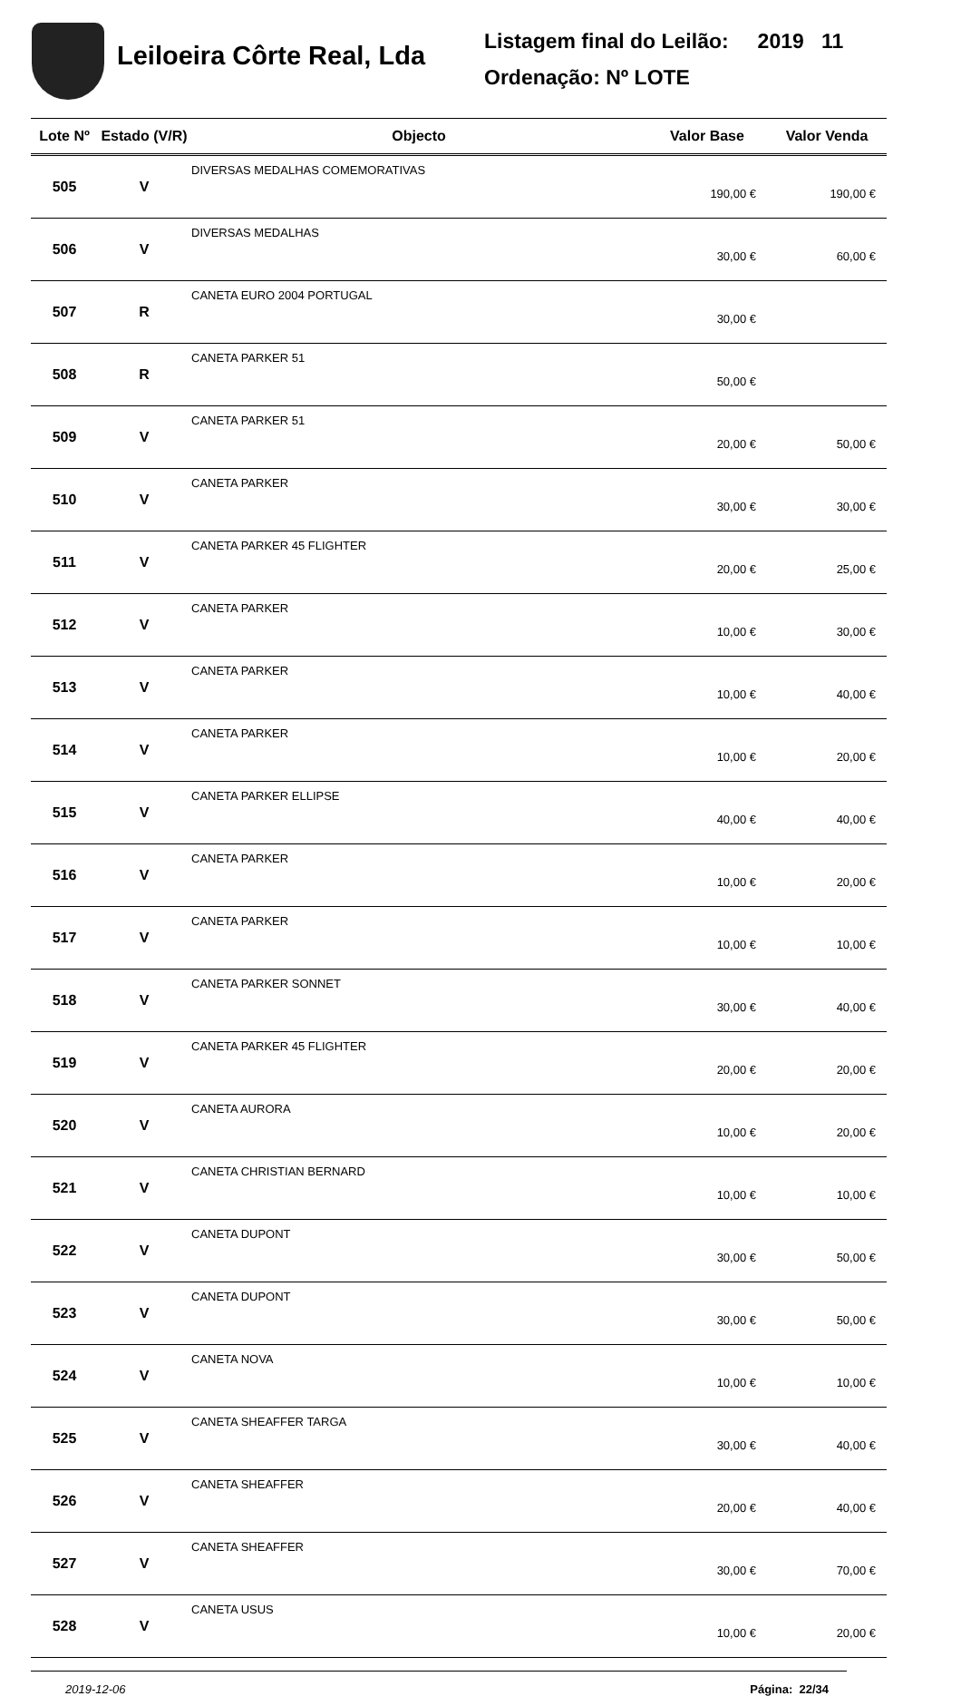Leiloeira Côrte Real, Lda
Listagem final do Leilão: 2019 11
Ordenação: Nº LOTE
| Lote Nº | Estado (V/R) | Objecto | Valor Base | Valor Venda |
| --- | --- | --- | --- | --- |
| 505 | V | DIVERSAS MEDALHAS COMEMORATIVAS | 190,00 € | 190,00 € |
| 506 | V | DIVERSAS MEDALHAS | 30,00 € | 60,00 € |
| 507 | R | CANETA EURO 2004 PORTUGAL | 30,00 € | |
| 508 | R | CANETA PARKER 51 | 50,00 € | |
| 509 | V | CANETA PARKER 51 | 20,00 € | 50,00 € |
| 510 | V | CANETA PARKER | 30,00 € | 30,00 € |
| 511 | V | CANETA PARKER 45 FLIGHTER | 20,00 € | 25,00 € |
| 512 | V | CANETA PARKER | 10,00 € | 30,00 € |
| 513 | V | CANETA PARKER | 10,00 € | 40,00 € |
| 514 | V | CANETA PARKER | 10,00 € | 20,00 € |
| 515 | V | CANETA PARKER ELLIPSE | 40,00 € | 40,00 € |
| 516 | V | CANETA PARKER | 10,00 € | 20,00 € |
| 517 | V | CANETA PARKER | 10,00 € | 10,00 € |
| 518 | V | CANETA PARKER SONNET | 30,00 € | 40,00 € |
| 519 | V | CANETA PARKER 45 FLIGHTER | 20,00 € | 20,00 € |
| 520 | V | CANETA AURORA | 10,00 € | 20,00 € |
| 521 | V | CANETA CHRISTIAN BERNARD | 10,00 € | 10,00 € |
| 522 | V | CANETA DUPONT | 30,00 € | 50,00 € |
| 523 | V | CANETA DUPONT | 30,00 € | 50,00 € |
| 524 | V | CANETA NOVA | 10,00 € | 10,00 € |
| 525 | V | CANETA SHEAFFER TARGA | 30,00 € | 40,00 € |
| 526 | V | CANETA SHEAFFER | 20,00 € | 40,00 € |
| 527 | V | CANETA SHEAFFER | 30,00 € | 70,00 € |
| 528 | V | CANETA USUS | 10,00 € | 20,00 € |
2019-12-06 Página: 22/34